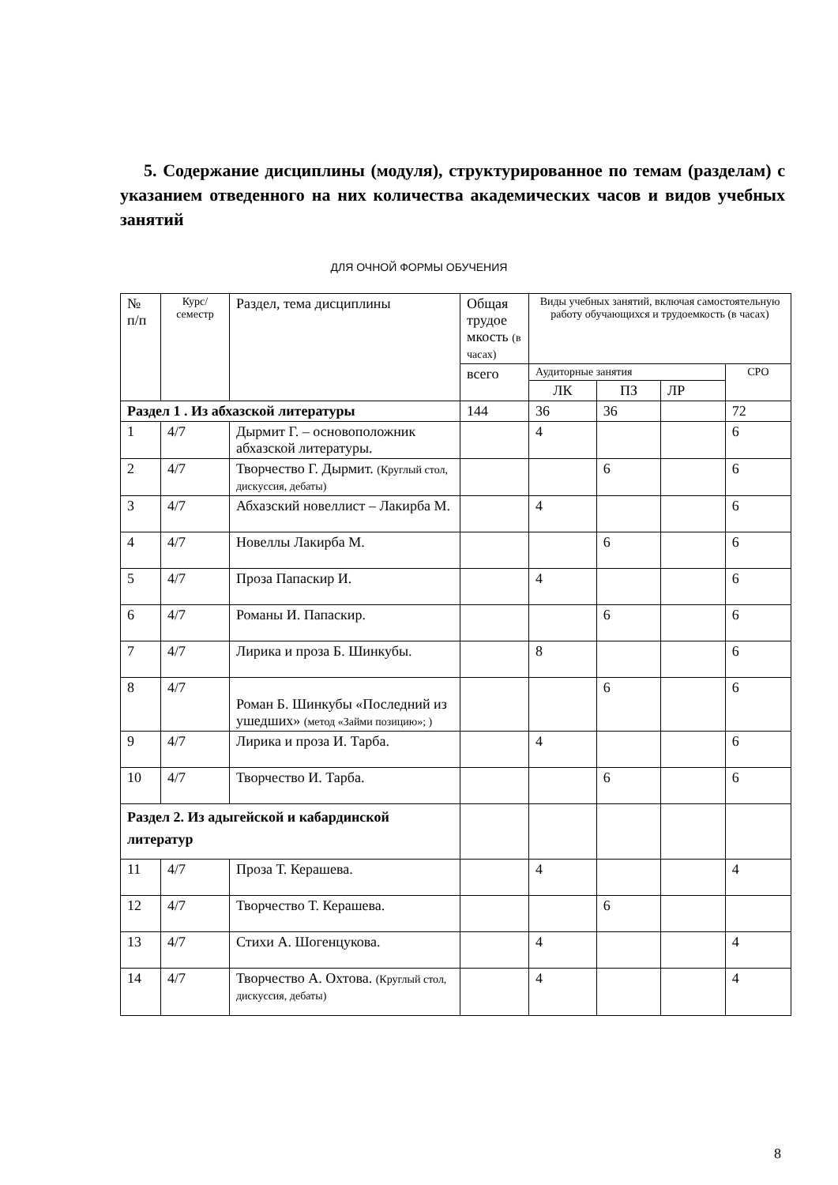5. Содержание дисциплины (модуля), структурированное по темам (разделам) с указанием отведенного на них количества академических часов и видов учебных занятий
ДЛЯ ОЧНОЙ ФОРМЫ ОБУЧЕНИЯ
| № п/п | Курс/ семестр | Раздел, тема дисциплины | Общая трудое мкость (в часах) | Виды учебных занятий, включая самостоятельную работу обучающихся и трудоемкость (в часах) | | | |
| --- | --- | --- | --- | --- | --- | --- | --- |
| | | | всего | Аудиторные занятия | | | СРО |
| | | | | ЛК | ПЗ | ЛР | |
| Раздел 1 . Из абхазской литературы | | | 144 | 36 | 36 | | 72 |
| 1 | 4/7 | Дырмит Г. – основоположник абхазской литературы. | | 4 | | | 6 |
| 2 | 4/7 | Творчество Г. Дырмит. (Круглый стол, дискуссия, дебаты) | | | 6 | | 6 |
| 3 | 4/7 | Абхазский новеллист – Лакирба М. | | 4 | | | 6 |
| 4 | 4/7 | Новеллы Лакирба М. | | | 6 | | 6 |
| 5 | 4/7 | Проза Папаскир И. | | 4 | | | 6 |
| 6 | 4/7 | Романы И. Папаскир. | | | 6 | | 6 |
| 7 | 4/7 | Лирика и проза Б. Шинкубы. | | 8 | | | 6 |
| 8 | 4/7 | Роман Б. Шинкубы «Последний из ушедших» (метод «Займи позицию»; ) | | | 6 | | 6 |
| 9 | 4/7 | Лирика и проза И. Тарба. | | 4 | | | 6 |
| 10 | 4/7 | Творчество И. Тарба. | | | 6 | | 6 |
| Раздел 2. Из адыгейской и кабардинской литератур | | | | | | | |
| 11 | 4/7 | Проза Т. Керашева. | | 4 | | | 4 |
| 12 | 4/7 | Творчество Т. Керашева. | | | 6 | | |
| 13 | 4/7 | Стихи А. Шогенцукова. | | 4 | | | 4 |
| 14 | 4/7 | Творчество А. Охтова. (Круглый стол, дискуссия, дебаты) | | 4 | | | 4 |
8